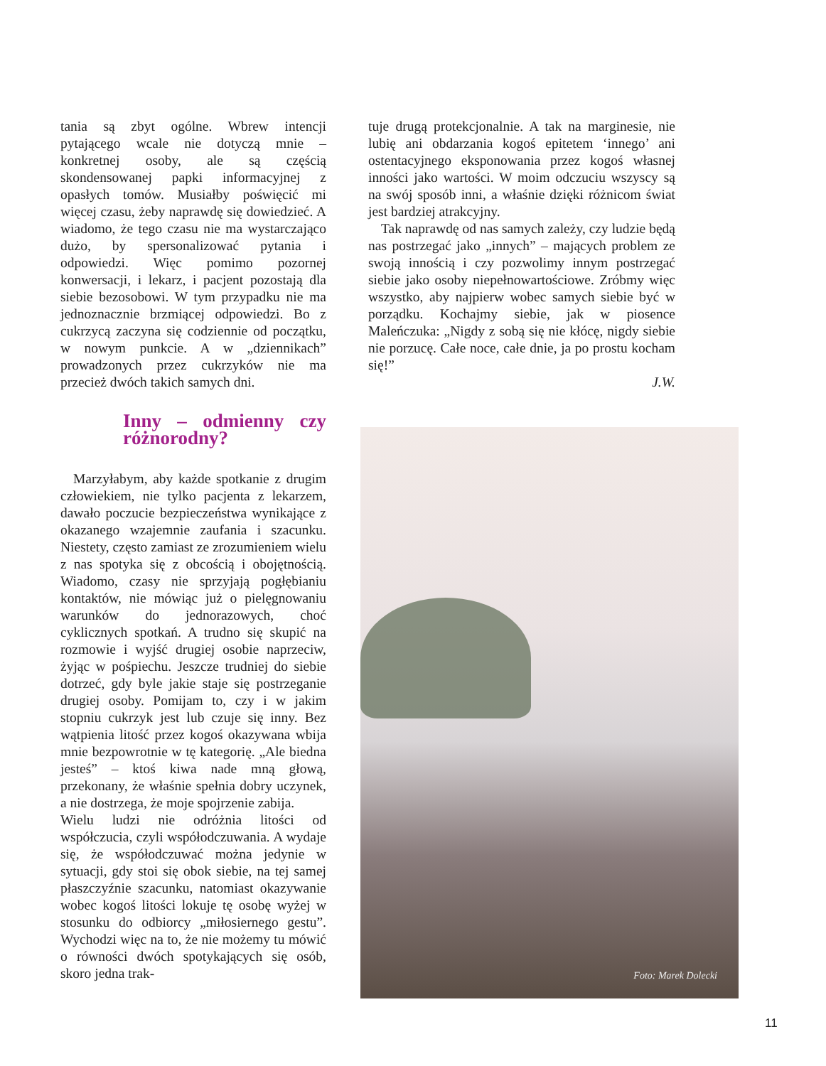tania są zbyt ogólne. Wbrew intencji pytającego wcale nie dotyczą mnie – konkretnej osoby, ale są częścią skondensowanej papki informacyjnej z opasłych tomów. Musiałby poświęcić mi więcej czasu, żeby naprawdę się dowiedzieć. A wiadomo, że tego czasu nie ma wystarczająco dużo, by spersonalizować pytania i odpowiedzi. Więc pomimo pozornej konwersacji, i lekarz, i pacjent pozostają dla siebie bezosobowi. W tym przypadku nie ma jednoznacznie brzmiącej odpowiedzi. Bo z cukrzycą zaczyna się codziennie od początku, w nowym punkcie. A w „dziennikach” prowadzonych przez cukrzyków nie ma przecież dwóch takich samych dni.
Inny – odmienny czy różnorodny?
Marzyłabym, aby każde spotkanie z drugim człowiekiem, nie tylko pacjenta z lekarzem, dawało poczucie bezpieczeństwa wynikające z okazanego wzajemnie zaufania i szacunku. Niestety, często zamiast ze zrozumieniem wielu z nas spotyka się z obcością i obojętnością. Wiadomo, czasy nie sprzyjają pogłębianiu kontaktów, nie mówiąc już o pielęgnowaniu warunków do jednorazowych, choć cyklicznych spotkań. A trudno się skupić na rozmowie i wyjść drugiej osobie naprzeciw, żyjąc w pośpiechu. Jeszcze trudniej do siebie dotrzeć, gdy byle jakie staje się postrzeganie drugiej osoby. Pomijam to, czy i w jakim stopniu cukrzyk jest lub czuje się inny. Bez wątpienia litość przez kogoś okazywana wbija mnie bezpowrotnie w tę kategorię. „Ale biedna jesteś” – ktoś kiwa nade mną głową, przekonany, że właśnie spełnia dobry uczynek, a nie dostrzega, że moje spojrzenie zabija.
Wielu ludzi nie odróżnia litości od współczucia, czyli współodczuwania. A wydaje się, że współodczuwać można jedynie w sytuacji, gdy stoi się obok siebie, na tej samej płaszczyźnie szacunku, natomiast okazywanie wobec kogoś litości lokuje tę osobę wyżej w stosunku do odbiorcy „miłosiernego gestu”. Wychodzi więc na to, że nie możemy tu mówić o równości dwóch spotykających się osób, skoro jedna trak-
tuje drugą protekcjonalnie. A tak na marginesie, nie lubię ani obdarzania kogoś epitetem ‘innego’ ani ostentacyjnego eksponowania przez kogoś własnej inności jako wartości. W moim odczuciu wszyscy są na swój sposób inni, a właśnie dzięki różnicom świat jest bardziej atrakcyjny.
Tak naprawdę od nas samych zależy, czy ludzie będą nas postrzegać jako „innych” – mających problem ze swoją innością i czy pozwolimy innym postrzegać siebie jako osoby niepełnowartościowe. Zróbmy więc wszystko, aby najpierw wobec samych siebie być w porządku. Kochajmy siebie, jak w piosence Maleńczuka: „Nigdy z sobą się nie kłócę, nigdy siebie nie porzucę. Całe noce, całe dnie, ja po prostu kocham się!”
J.W.
Foto: Marek Dolecki
11